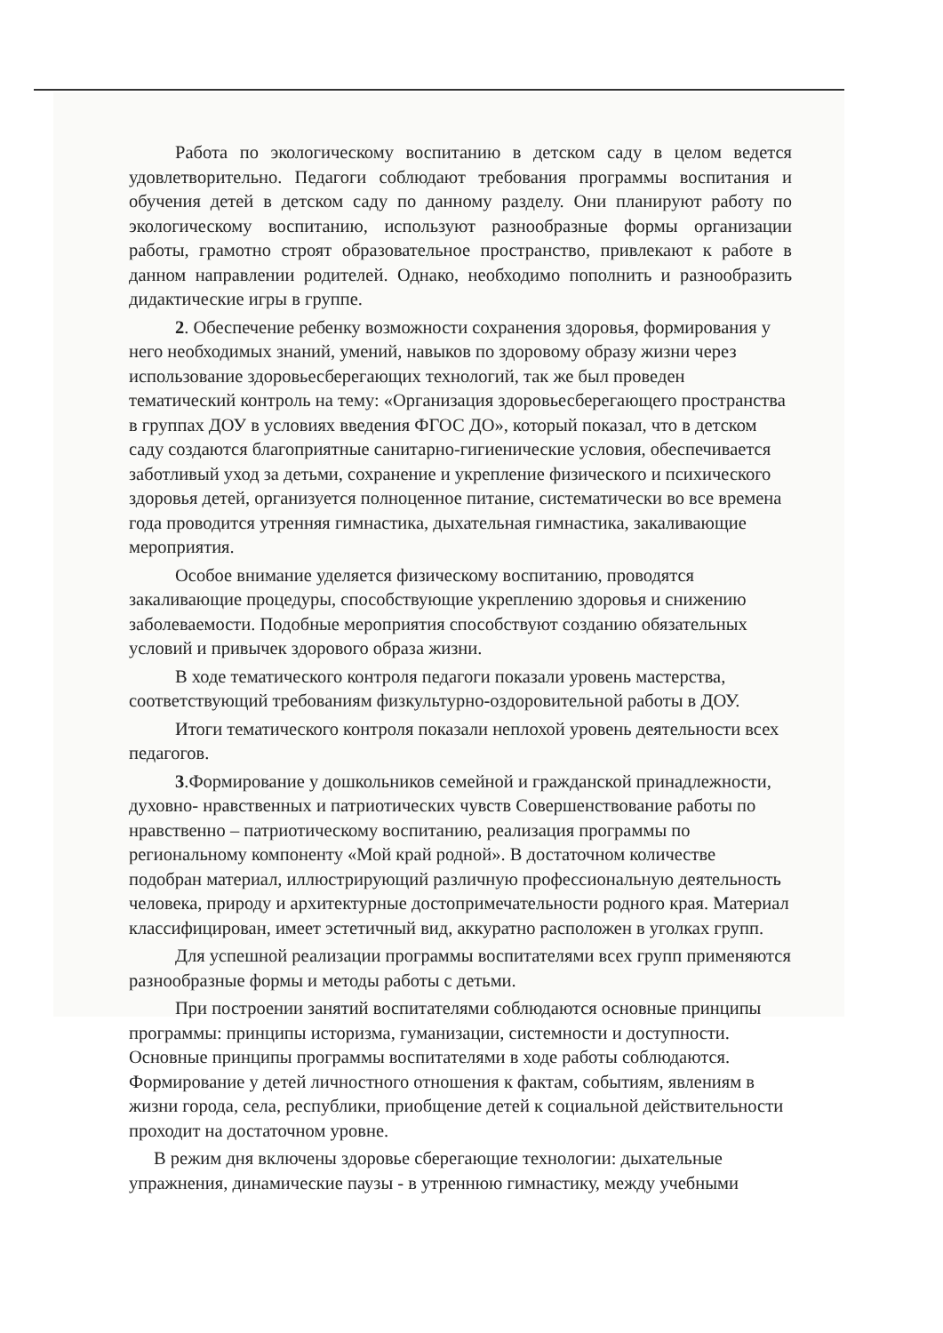Работа по экологическому воспитанию в детском саду в целом ведется удовлетворительно. Педагоги соблюдают требования программы воспитания и обучения детей в детском саду по данному разделу. Они планируют работу по экологическому воспитанию, используют разнообразные формы организации работы, грамотно строят образовательное пространство, привлекают к работе в данном направлении родителей. Однако, необходимо пополнить и разнообразить дидактические игры в группе.
2. Обеспечение ребенку возможности сохранения здоровья, формирования у него необходимых знаний, умений, навыков по здоровому образу жизни через использование здоровьесберегающих технологий, так же был проведен тематический контроль на тему: «Организация здоровьесберегающего пространства в группах ДОУ в условиях введения ФГОС ДО», который показал, что в детском саду создаются благоприятные санитарно-гигиенические условия, обеспечивается заботливый уход за детьми, сохранение и укрепление физического и психического здоровья детей, организуется полноценное питание, систематически во все времена года проводится утренняя гимнастика, дыхательная гимнастика, закаливающие мероприятия.
Особое внимание уделяется физическому воспитанию, проводятся закаливающие процедуры, способствующие укреплению здоровья и снижению заболеваемости. Подобные мероприятия способствуют созданию обязательных условий и привычек здорового образа жизни.
В ходе тематического контроля педагоги показали уровень мастерства, соответствующий требованиям физкультурно-оздоровительной работы в ДОУ.
Итоги тематического контроля показали неплохой уровень деятельности всех педагогов.
3.Формирование у дошкольников семейной и гражданской принадлежности, духовно- нравственных и патриотических чувств Совершенствование работы по нравственно – патриотическому воспитанию, реализация программы по региональному компоненту «Мой край родной». В достаточном количестве подобран материал, иллюстрирующий различную профессиональную деятельность человека, природу и архитектурные достопримечательности родного края. Материал классифицирован, имеет эстетичный вид, аккуратно расположен в уголках групп.
Для успешной реализации программы воспитателями всех групп применяются разнообразные формы и методы работы с детьми.
При построении занятий воспитателями соблюдаются основные принципы программы: принципы историзма, гуманизации, системности и доступности. Основные принципы программы воспитателями в ходе работы соблюдаются. Формирование у детей личностного отношения к фактам, событиям, явлениям в жизни города, села, республики, приобщение детей к социальной действительности проходит на достаточном уровне.
В режим дня включены здоровье сберегающие технологии: дыхательные упражнения, динамические паузы - в утреннюю гимнастику, между учебными